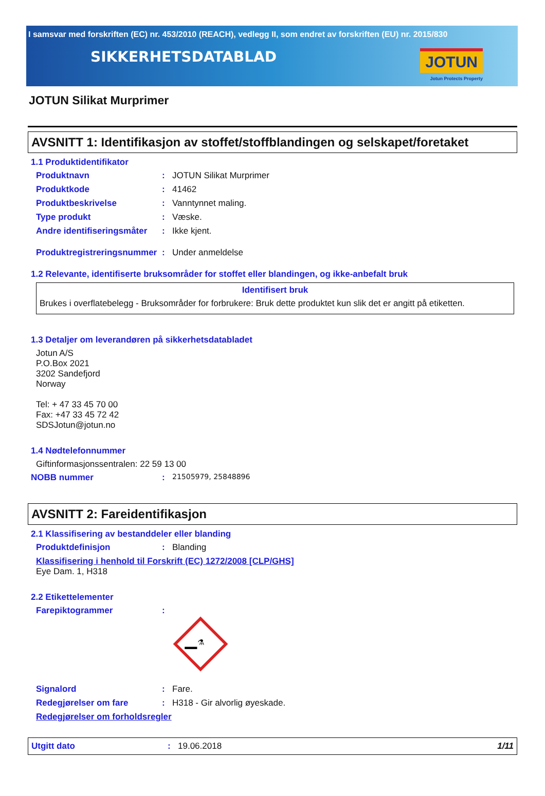I samsvar med forskriften (EC) nr. 453/2010 (REACH), vedlegg II, som endret av forskriften (EU) nr. 2015/830
SIKKERHETSDATABLAD
JOTUN
Jotun Protects Property
JOTUN Silikat Murprimer
AVSNITT 1: Identifikasjon av stoffet/stoffblandingen og selskapet/foretaket
1.1 Produktidentifikator
Produktnavn : JOTUN Silikat Murprimer
Produktkode : 41462
Produktbeskrivelse : Vanntynnet maling.
Type produkt : Væske.
Andre identifiseringsmåter
: Ikke kjent.
Produktregistreringsnummer
: Under anmeldelse
1.2 Relevante, identifiserte bruksområder for stoffet eller blandingen, og ikke-anbefalt bruk
Identifisert bruk
Brukes i overflatebelegg - Bruksområder for forbrukere: Bruk dette produktet kun slik det er angitt på etiketten.
1.3 Detaljer om leverandøren på sikkerhetsdatabladet
Jotun A/S
P.O.Box 2021
3202 Sandefjord
Norway
Tel: + 47 33 45 70 00
Fax: +47 33 45 72 42
SDSJotun@jotun.no
1.4 Nødtelefonnummer
Giftinformasjonssentralen: 22 59 13 00
NOBB nummer :
21505979, 25848896
AVSNITT 2: Fareidentifikasjon
2.1 Klassifisering av bestanddeler eller blanding
Produktdefinisjon : Blanding
Klassifisering i henhold til Forskrift (EC) 1272/2008 [CLP/GHS]
Eye Dam. 1, H318
2.2 Etikettelementer
Farepiktogrammer :
⚗
Signalord : Fare.
Redegjørelser om fare : H318 - Gir alvorlig øyeskade.
Redegjørelser om forholdsregler
Utgitt dato : 19.06.2018 1/11